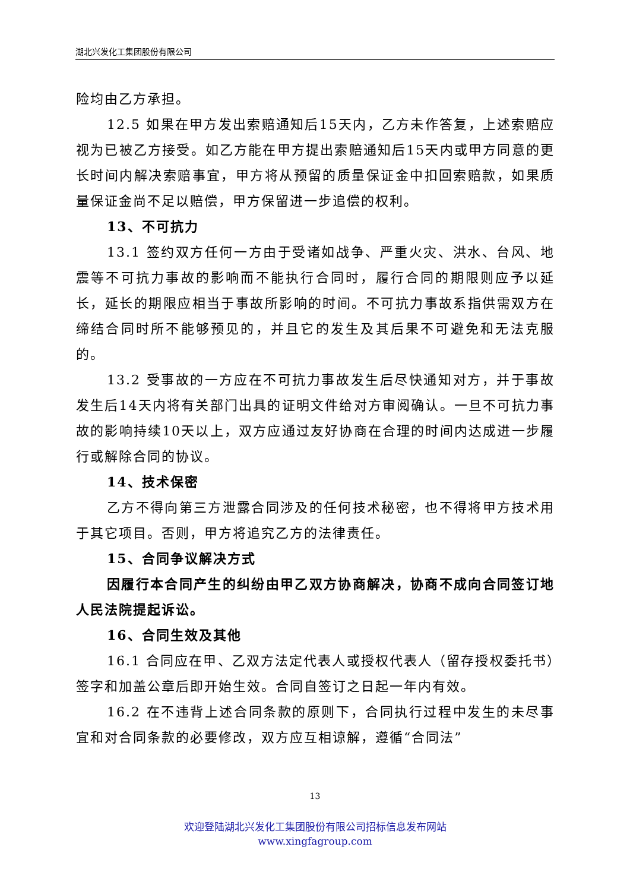湖北兴发化工集团股份有限公司
险均由乙方承担。
12.5 如果在甲方发出索赔通知后15天内，乙方未作答复，上述索赔应视为已被乙方接受。如乙方能在甲方提出索赔通知后15天内或甲方同意的更长时间内解决索赔事宜，甲方将从预留的质量保证金中扣回索赔款，如果质量保证金尚不足以赔偿，甲方保留进一步追偿的权利。
13、不可抗力
13.1 签约双方任何一方由于受诸如战争、严重火灾、洪水、台风、地震等不可抗力事故的影响而不能执行合同时，履行合同的期限则应予以延长，延长的期限应相当于事故所影响的时间。不可抗力事故系指供需双方在缔结合同时所不能够预见的，并且它的发生及其后果不可避免和无法克服的。
13.2 受事故的一方应在不可抗力事故发生后尽快通知对方，并于事故发生后14天内将有关部门出具的证明文件给对方审阅确认。一旦不可抗力事故的影响持续10天以上，双方应通过友好协商在合理的时间内达成进一步履行或解除合同的协议。
14、技术保密
乙方不得向第三方泄露合同涉及的任何技术秘密，也不得将甲方技术用于其它项目。否则，甲方将追究乙方的法律责任。
15、合同争议解决方式
因履行本合同产生的纠纷由甲乙双方协商解决，协商不成向合同签订地人民法院提起诉讼。
16、合同生效及其他
16.1 合同应在甲、乙双方法定代表人或授权代表人（留存授权委托书）签字和加盖公章后即开始生效。合同自签订之日起一年内有效。
16.2 在不违背上述合同条款的原则下，合同执行过程中发生的未尽事宜和对合同条款的必要修改，双方应互相谅解，遵循“合同法”
13
欢迎登陆湖北兴发化工集团股份有限公司招标信息发布网站
www.xingfagroup.com